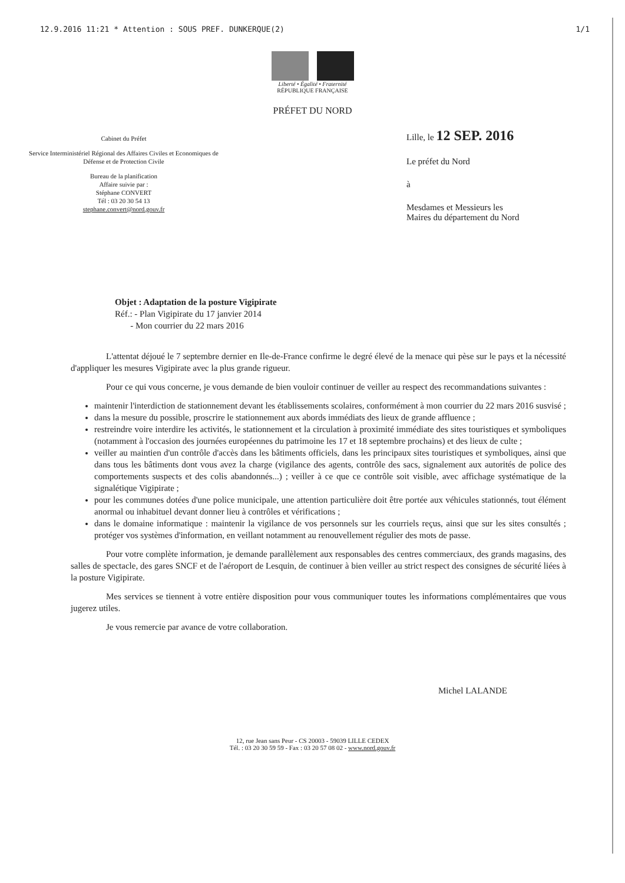12.9.2016 11:21 * Attention : SOUS PREF. DUNKERQUE(2) 1/1
Liberté • Égalité • Fraternité
RÉPUBLIQUE FRANÇAISE
PRÉFET DU NORD
Cabinet du Préfet
Service Interministériel Régional des Affaires Civiles et Economiques de Défense et de Protection Civile
Bureau de la planification
Affaire suivie par :
Stéphane CONVERT
Tél : 03 20 30 54 13
stephane.convert@nord.gouv.fr
Lille, le 12 SEP. 2016
Le préfet du Nord
à
Mesdames et Messieurs les
Maires du département du Nord
Objet : Adaptation de la posture Vigipirate
Réf.: - Plan Vigipirate du 17 janvier 2014
- Mon courrier du 22 mars 2016
L'attentat déjoué le 7 septembre dernier en Ile-de-France confirme le degré élevé de la menace qui pèse sur le pays et la nécessité d'appliquer les mesures Vigipirate avec la plus grande rigueur.
Pour ce qui vous concerne, je vous demande de bien vouloir continuer de veiller au respect des recommandations suivantes :
maintenir l'interdiction de stationnement devant les établissements scolaires, conformément à mon courrier du 22 mars 2016 susvisé ;
dans la mesure du possible, proscrire le stationnement aux abords immédiats des lieux de grande affluence ;
restreindre voire interdire les activités, le stationnement et la circulation à proximité immédiate des sites touristiques et symboliques (notamment à l'occasion des journées européennes du patrimoine les 17 et 18 septembre prochains) et des lieux de culte ;
veiller au maintien d'un contrôle d'accès dans les bâtiments officiels, dans les principaux sites touristiques et symboliques, ainsi que dans tous les bâtiments dont vous avez la charge (vigilance des agents, contrôle des sacs, signalement aux autorités de police des comportements suspects et des colis abandonnés...) ; veiller à ce que ce contrôle soit visible, avec affichage systématique de la signalétique Vigipirate ;
pour les communes dotées d'une police municipale, une attention particulière doit être portée aux véhicules stationnés, tout élément anormal ou inhabituel devant donner lieu à contrôles et vérifications ;
dans le domaine informatique : maintenir la vigilance de vos personnels sur les courriels reçus, ainsi que sur les sites consultés ; protéger vos systèmes d'information, en veillant notamment au renouvellement régulier des mots de passe.
Pour votre complète information, je demande parallèlement aux responsables des centres commerciaux, des grands magasins, des salles de spectacle, des gares SNCF et de l'aéroport de Lesquin, de continuer à bien veiller au strict respect des consignes de sécurité liées à la posture Vigipirate.
Mes services se tiennent à votre entière disposition pour vous communiquer toutes les informations complémentaires que vous jugerez utiles.
Je vous remercie par avance de votre collaboration.
Michel LALANDE
12, rue Jean sans Peur - CS 20003 - 59039 LILLE CEDEX
Tél. : 03 20 30 59 59 - Fax : 03 20 57 08 02 - www.nord.gouv.fr